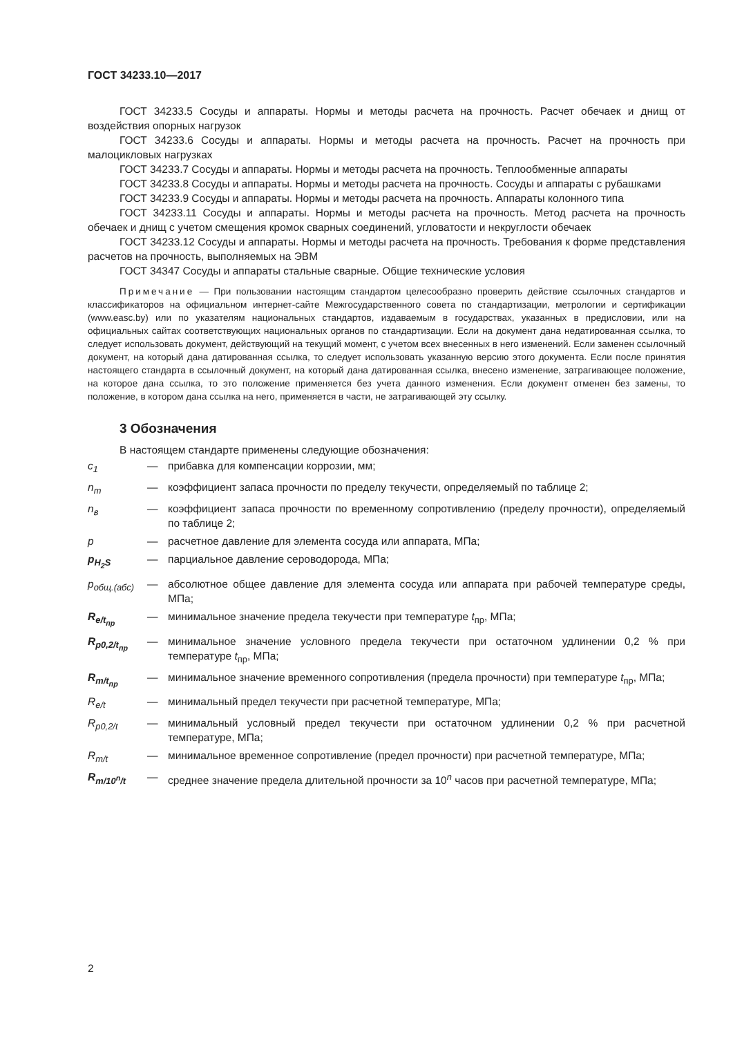ГОСТ 34233.10—2017
ГОСТ 34233.5 Сосуды и аппараты. Нормы и методы расчета на прочность. Расчет обечаек и днищ от воздействия опорных нагрузок
ГОСТ 34233.6 Сосуды и аппараты. Нормы и методы расчета на прочность. Расчет на прочность при малоцикловых нагрузках
ГОСТ 34233.7 Сосуды и аппараты. Нормы и методы расчета на прочность. Теплообменные аппараты
ГОСТ 34233.8 Сосуды и аппараты. Нормы и методы расчета на прочность. Сосуды и аппараты с рубашками
ГОСТ 34233.9 Сосуды и аппараты. Нормы и методы расчета на прочность. Аппараты колонного типа
ГОСТ 34233.11 Сосуды и аппараты. Нормы и методы расчета на прочность. Метод расчета на прочность обечаек и днищ с учетом смещения кромок сварных соединений, угловатости и некруглости обечаек
ГОСТ 34233.12 Сосуды и аппараты. Нормы и методы расчета на прочность. Требования к форме представления расчетов на прочность, выполняемых на ЭВМ
ГОСТ 34347 Сосуды и аппараты стальные сварные. Общие технические условия
Примечание — При пользовании настоящим стандартом целесообразно проверить действие ссылочных стандартов и классификаторов на официальном интернет-сайте Межгосударственного совета по стандартизации, метрологии и сертификации (www.easc.by) или по указателям национальных стандартов, издаваемым в государствах, указанных в предисловии, или на официальных сайтах соответствующих национальных органов по стандартизации. Если на документ дана недатированная ссылка, то следует использовать документ, действующий на текущий момент, с учетом всех внесенных в него изменений. Если заменен ссылочный документ, на который дана датированная ссылка, то следует использовать указанную версию этого документа. Если после принятия настоящего стандарта в ссылочный документ, на который дана датированная ссылка, внесено изменение, затрагивающее положение, на которое дана ссылка, то это положение применяется без учета данного изменения. Если документ отменен без замены, то положение, в котором дана ссылка на него, применяется в части, не затрагивающей эту ссылку.
3 Обозначения
В настоящем стандарте применены следующие обозначения:
| c<sub>1</sub> | — | прибавка для компенсации коррозии, мм; |
| n<sub>т</sub> | — | коэффициент запаса прочности по пределу текучести, определяемый по таблице 2; |
| n<sub>в</sub> | — | коэффициент запаса прочности по временному сопротивлению (пределу прочности), определяемый по таблице 2; |
| p | — | расчетное давление для элемента сосуда или аппарата, МПа; |
| p<sub>H<sub>2</sub>S</sub> | — | парциальное давление сероводорода, МПа; |
| p<sub>общ.(абс)</sub> | — | абсолютное общее давление для элемента сосуда или аппарата при рабочей температуре среды, МПа; |
| R<sub>e/t<sub>пр</sub></sub> | — | минимальное значение предела текучести при температуре t<sub>пр</sub>, МПа; |
| R<sub>p0,2/t<sub>пр</sub></sub> | — | минимальное значение условного предела текучести при остаточном удлинении 0,2 % при температуре t<sub>пр</sub>, МПа; |
| R<sub>m/t<sub>пр</sub></sub> | — | минимальное значение временного сопротивления (предела прочности) при температуре t<sub>пр</sub>, МПа; |
| R<sub>e/t</sub> | — | минимальный предел текучести при расчетной температуре, МПа; |
| R<sub>p0,2/t</sub> | — | минимальный условный предел текучести при остаточном удлинении 0,2 % при расчетной температуре, МПа; |
| R<sub>m/t</sub> | — | минимальное временное сопротивление (предел прочности) при расчетной температуре, МПа; |
| R<sub>m/10<sup>n</sup>/t</sub> | — | среднее значение предела длительной прочности за 10<sup>n</sup> часов при расчетной температуре, МПа; |
2